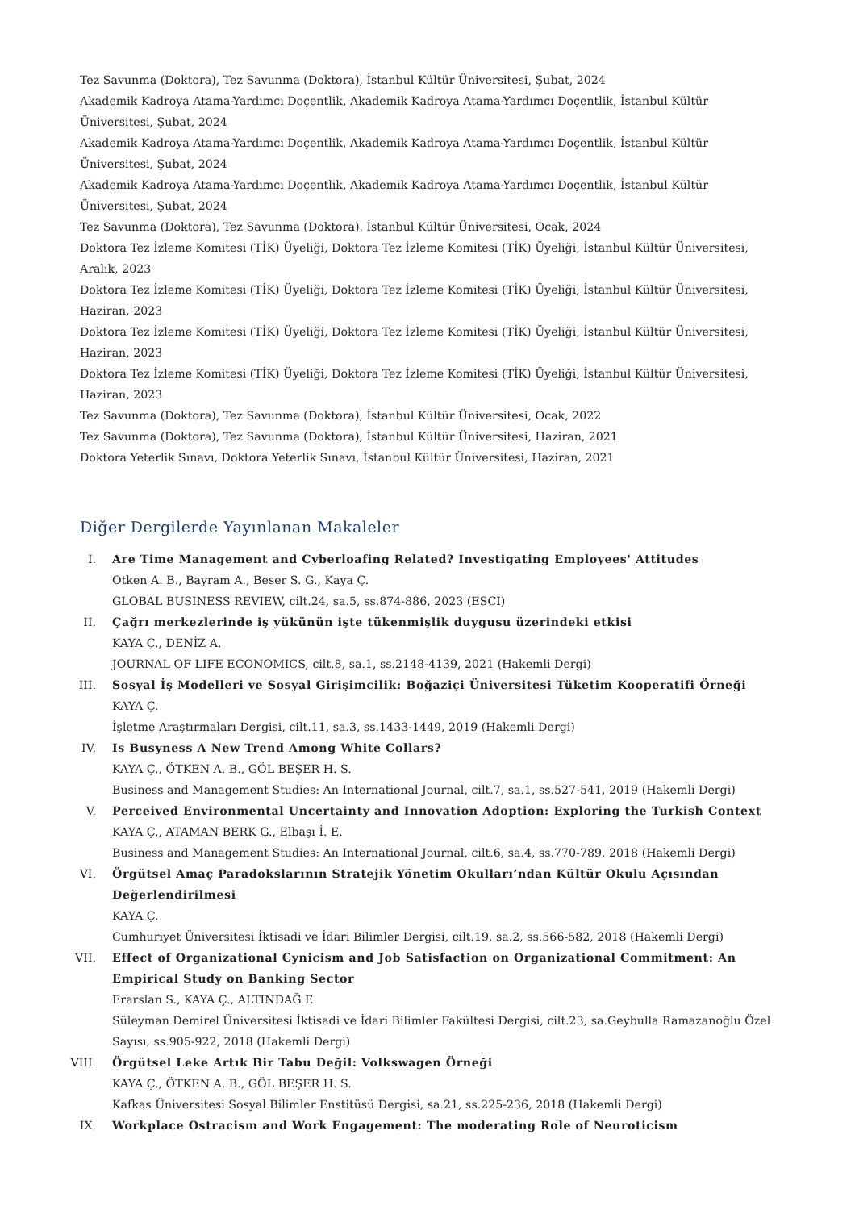Tez Savunma (Doktora), Tez Savunma (Doktora), İstanbul Kültür Üniversitesi, Şubat, 2024
Akademik Kadroya Atama-Yardımcı Doçentlik, Akademik Kadroya Atama-Yardımcı Doçentlik, İstanbul Kültür Üniversitesi, Şubat, 2024
Akademik Kadroya Atama-Yardımcı Doçentlik, Akademik Kadroya Atama-Yardımcı Doçentlik, İstanbul Kültür Üniversitesi, Şubat, 2024
Akademik Kadroya Atama-Yardımcı Doçentlik, Akademik Kadroya Atama-Yardımcı Doçentlik, İstanbul Kültür Üniversitesi, Şubat, 2024
Tez Savunma (Doktora), Tez Savunma (Doktora), İstanbul Kültür Üniversitesi, Ocak, 2024
Doktora Tez İzleme Komitesi (TİK) Üyeliği, Doktora Tez İzleme Komitesi (TİK) Üyeliği, İstanbul Kültür Üniversitesi, Aralık, 2023
Doktora Tez İzleme Komitesi (TİK) Üyeliği, Doktora Tez İzleme Komitesi (TİK) Üyeliği, İstanbul Kültür Üniversitesi,
Haziran, 2023
Doktora Tez İzleme Komitesi (TİK) Üyeliği, Doktora Tez İzleme Komitesi (TİK) Üyeliği, İstanbul Kültür Üniversitesi,
Haziran, 2023
Doktora Tez İzleme Komitesi (TİK) Üyeliği, Doktora Tez İzleme Komitesi (TİK) Üyeliği, İstanbul Kültür Üniversitesi,
Haziran, 2023
Tez Savunma (Doktora), Tez Savunma (Doktora), İstanbul Kültür Üniversitesi, Ocak, 2022
Tez Savunma (Doktora), Tez Savunma (Doktora), İstanbul Kültür Üniversitesi, Haziran, 2021
Doktora Yeterlik Sınavı, Doktora Yeterlik Sınavı, İstanbul Kültür Üniversitesi, Haziran, 2021
Diğer Dergilerde Yayınlanan Makaleler
I. Are Time Management and Cyberloafing Related? Investigating Employees' Attitudes
Otken A. B., Bayram A., Beser S. G., Kaya Ç.
GLOBAL BUSINESS REVIEW, cilt.24, sa.5, ss.874-886, 2023 (ESCI)
II. Çağrı merkezlerinde iş yükünün işte tükenmişlik duygusu üzerindeki etkisi
KAYA Ç., DENİZ A.
JOURNAL OF LIFE ECONOMICS, cilt.8, sa.1, ss.2148-4139, 2021 (Hakemli Dergi)
III. Sosyal İş Modelleri ve Sosyal Girişimcilik: Boğaziçi Üniversitesi Tüketim Kooperatifi Örneği
KAYA Ç.
İşletme Araştırmaları Dergisi, cilt.11, sa.3, ss.1433-1449, 2019 (Hakemli Dergi)
IV. Is Busyness A New Trend Among White Collars?
KAYA Ç., ÖTKEN A. B., GÖL BEŞER H. S.
Business and Management Studies: An International Journal, cilt.7, sa.1, ss.527-541, 2019 (Hakemli Dergi)
V. Perceived Environmental Uncertainty and Innovation Adoption: Exploring the Turkish Context
KAYA Ç., ATAMAN BERK G., Elbaşı İ. E.
Business and Management Studies: An International Journal, cilt.6, sa.4, ss.770-789, 2018 (Hakemli Dergi)
VI. Örgütsel Amaç Paradokslarının Stratejik Yönetim Okulları’ndan Kültür Okulu Açısından Değerlendirilmesi
KAYA Ç.
Cumhuriyet Üniversitesi İktisadi ve İdari Bilimler Dergisi, cilt.19, sa.2, ss.566-582, 2018 (Hakemli Dergi)
VII. Effect of Organizational Cynicism and Job Satisfaction on Organizational Commitment: An Empirical Study on Banking Sector
Erarslan S., KAYA Ç., ALTINDAĞ E.
Süleyman Demirel Üniversitesi İktisadi ve İdari Bilimler Fakültesi Dergisi, cilt.23, sa.Geybulla Ramazanoğlu Özel Sayısı, ss.905-922, 2018 (Hakemli Dergi)
VIII.
Örgütsel Leke Artık Bir Tabu Değil: Volkswagen Örneği
KAYA Ç., ÖTKEN A. B., GÖL BEŞER H. S.
Kafkas Üniversitesi Sosyal Bilimler Enstitüsü Dergisi, sa.21, ss.225-236, 2018 (Hakemli Dergi)
IX. Workplace Ostracism and Work Engagement: The moderating Role of Neuroticism